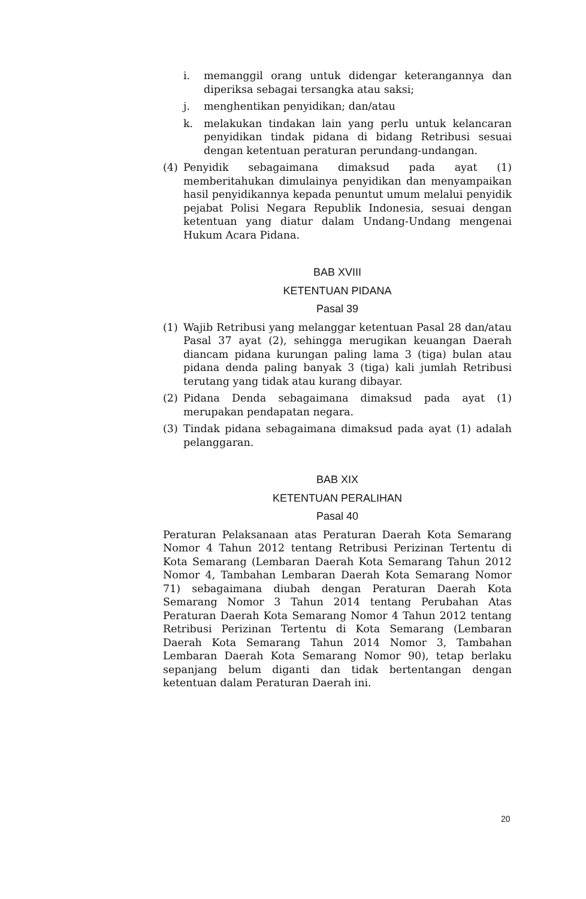i. memanggil orang untuk didengar keterangannya dan diperiksa sebagai tersangka atau saksi;
j. menghentikan penyidikan; dan/atau
k. melakukan tindakan lain yang perlu untuk kelancaran penyidikan tindak pidana di bidang Retribusi sesuai dengan ketentuan peraturan perundang-undangan.
(4) Penyidik sebagaimana dimaksud pada ayat (1) memberitahukan dimulainya penyidikan dan menyampaikan hasil penyidikannya kepada penuntut umum melalui penyidik pejabat Polisi Negara Republik Indonesia, sesuai dengan ketentuan yang diatur dalam Undang-Undang mengenai Hukum Acara Pidana.
BAB XVIII
KETENTUAN PIDANA
Pasal 39
(1) Wajib Retribusi yang melanggar ketentuan Pasal 28 dan/atau Pasal 37 ayat (2), sehingga merugikan keuangan Daerah diancam pidana kurungan paling lama 3 (tiga) bulan atau pidana denda paling banyak 3 (tiga) kali jumlah Retribusi terutang yang tidak atau kurang dibayar.
(2) Pidana Denda sebagaimana dimaksud pada ayat (1) merupakan pendapatan negara.
(3) Tindak pidana sebagaimana dimaksud pada ayat (1) adalah pelanggaran.
BAB XIX
KETENTUAN PERALIHAN
Pasal 40
Peraturan Pelaksanaan atas Peraturan Daerah Kota Semarang Nomor 4 Tahun 2012 tentang Retribusi Perizinan Tertentu di Kota Semarang (Lembaran Daerah Kota Semarang Tahun 2012 Nomor 4, Tambahan Lembaran Daerah Kota Semarang Nomor 71) sebagaimana diubah dengan Peraturan Daerah Kota Semarang Nomor 3 Tahun 2014 tentang Perubahan Atas Peraturan Daerah Kota Semarang Nomor 4 Tahun 2012 tentang Retribusi Perizinan Tertentu di Kota Semarang (Lembaran Daerah Kota Semarang Tahun 2014 Nomor 3, Tambahan Lembaran Daerah Kota Semarang Nomor 90), tetap berlaku sepanjang belum diganti dan tidak bertentangan dengan ketentuan dalam Peraturan Daerah ini.
20